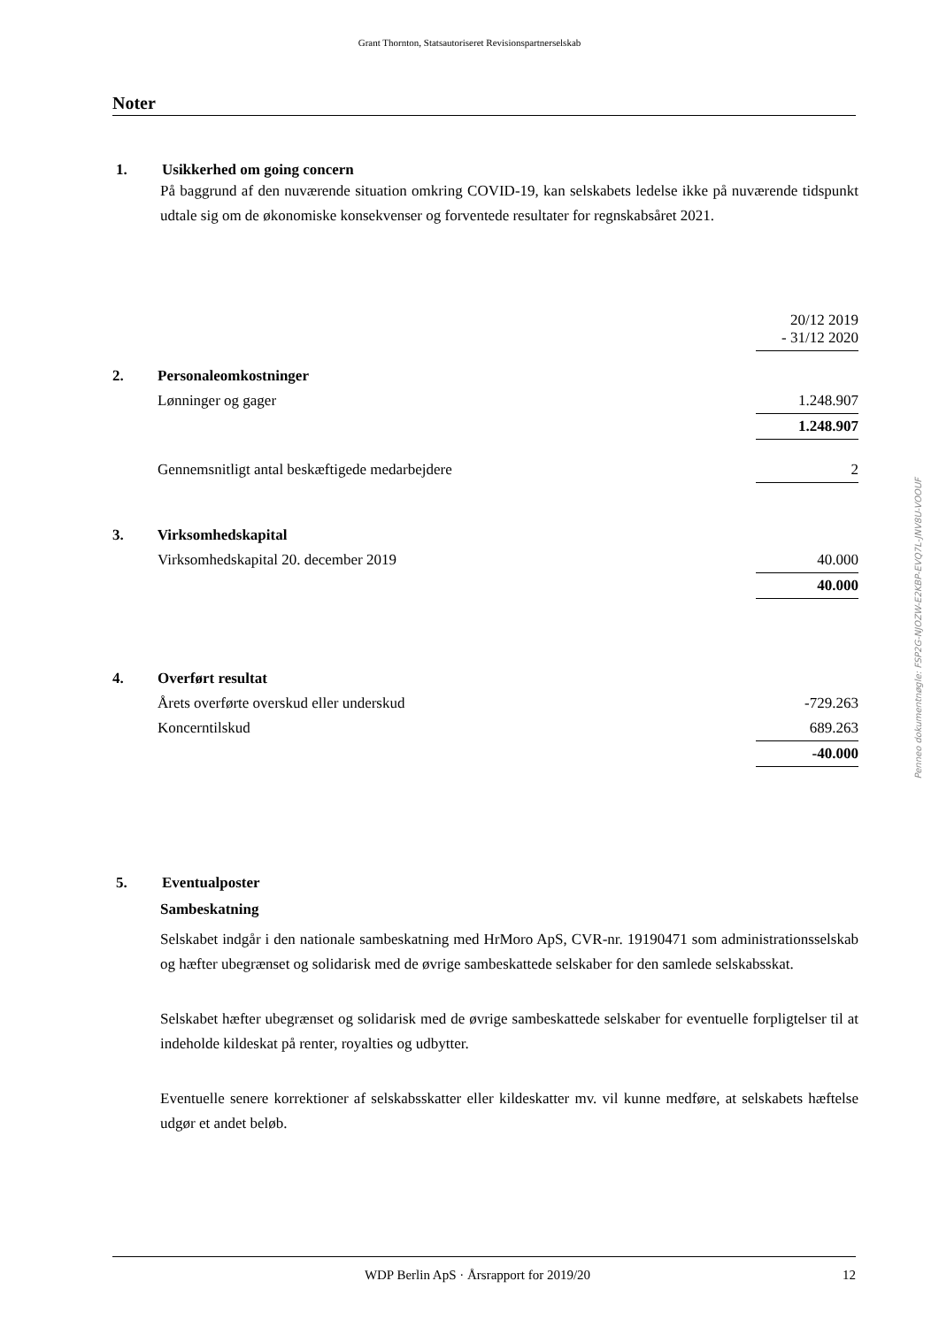Grant Thornton, Statsautoriseret Revisionspartnerselskab
Noter
1. Usikkerhed om going concern
På baggrund af den nuværende situation omkring COVID-19, kan selskabets ledelse ikke på nuværende tidspunkt udtale sig om de økonomiske konsekvenser og forventede resultater for regnskabsåret 2021.
| | 20/12 2019 - 31/12 2020 |
| 2. Personaleomkostninger | |
| Lønninger og gager | 1.248.907 |
| | 1.248.907 |
| Gennemsnitligt antal beskæftigede medarbejdere | 2 |
| 3. Virksomhedskapital | |
| Virksomhedskapital 20. december 2019 | 40.000 |
| | 40.000 |
| 4. Overført resultat | |
| Årets overførte overskud eller underskud | -729.263 |
| Koncerntilskud | 689.263 |
| | -40.000 |
5. Eventualposter
Sambeskatning
Selskabet indgår i den nationale sambeskatning med HrMoro ApS, CVR-nr. 19190471 som administrationsselskab og hæfter ubegrænset og solidarisk med de øvrige sambeskattede selskaber for den samlede selskabsskat.
Selskabet hæfter ubegrænset og solidarisk med de øvrige sambeskattede selskaber for eventuelle forpligtelser til at indeholde kildeskat på renter, royalties og udbytter.
Eventuelle senere korrektioner af selskabsskatter eller kildeskatter mv. vil kunne medføre, at selskabets hæftelse udgør et andet beløb.
Penneo dokumentnøgle: FSP2G-NJOZW-E2KBP-EVQ7L-JNV8U-VOOUF
WDP Berlin ApS · Årsrapport for 2019/20 12